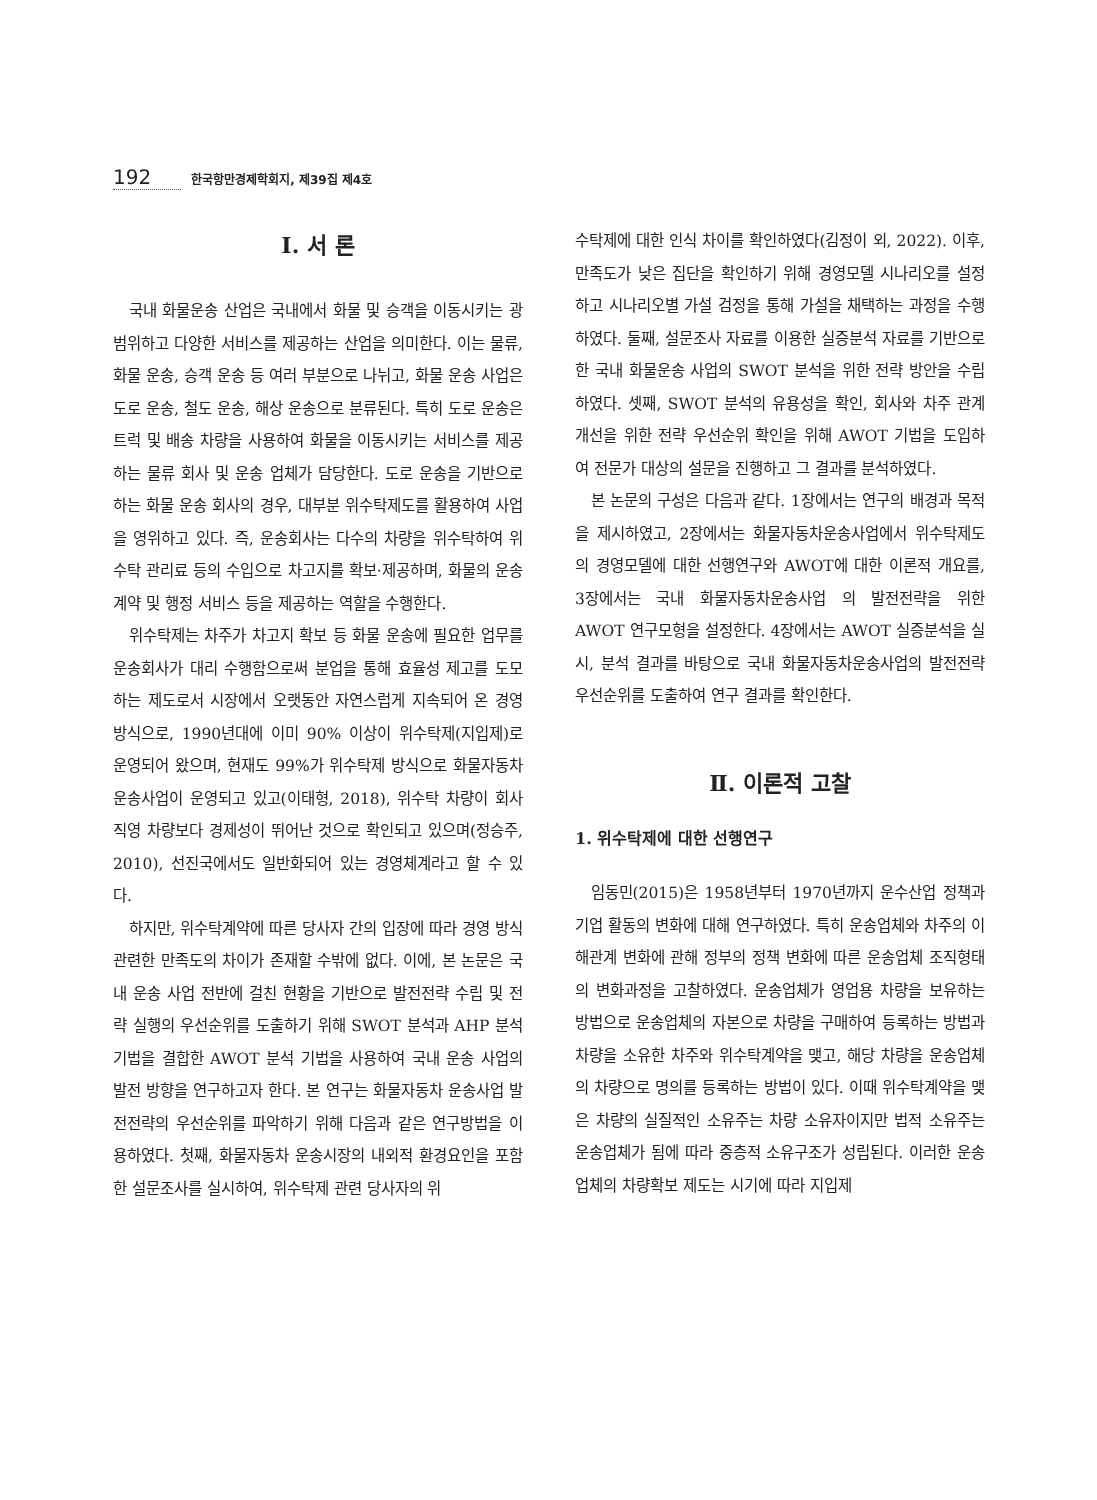192 한국항만경제학회지, 제39집 제4호
Ⅰ. 서 론
국내 화물운송 산업은 국내에서 화물 및 승객을 이동시키는 광범위하고 다양한 서비스를 제공하는 산업을 의미한다. 이는 물류, 화물 운송, 승객 운송 등 여러 부분으로 나뉘고, 화물 운송 사업은 도로 운송, 철도 운송, 해상 운송으로 분류된다. 특히 도로 운송은 트럭 및 배송 차량을 사용하여 화물을 이동시키는 서비스를 제공하는 물류 회사 및 운송 업체가 담당한다. 도로 운송을 기반으로 하는 화물 운송 회사의 경우, 대부분 위수탁제도를 활용하여 사업을 영위하고 있다. 즉, 운송회사는 다수의 차량을 위수탁하여 위수탁 관리료 등의 수입으로 차고지를 확보·제공하며, 화물의 운송 계약 및 행정 서비스 등을 제공하는 역할을 수행한다.
위수탁제는 차주가 차고지 확보 등 화물 운송에 필요한 업무를 운송회사가 대리 수행함으로써 분업을 통해 효율성 제고를 도모하는 제도로서 시장에서 오랫동안 자연스럽게 지속되어 온 경영 방식으로, 1990년대에 이미 90% 이상이 위수탁제(지입제)로 운영되어 왔으며, 현재도 99%가 위수탁제 방식으로 화물자동차 운송사업이 운영되고 있고(이태형, 2018), 위수탁 차량이 회사 직영 차량보다 경제성이 뛰어난 것으로 확인되고 있으며(정승주, 2010), 선진국에서도 일반화되어 있는 경영체계라고 할 수 있다.
하지만, 위수탁계약에 따른 당사자 간의 입장에 따라 경영 방식 관련한 만족도의 차이가 존재할 수밖에 없다. 이에, 본 논문은 국내 운송 사업 전반에 걸친 현황을 기반으로 발전전략 수립 및 전략 실행의 우선순위를 도출하기 위해 SWOT 분석과 AHP 분석기법을 결합한 AWOT 분석 기법을 사용하여 국내 운송 사업의 발전 방향을 연구하고자 한다. 본 연구는 화물자동차 운송사업 발전전략의 우선순위를 파악하기 위해 다음과 같은 연구방법을 이용하였다. 첫째, 화물자동차 운송시장의 내외적 환경요인을 포함한 설문조사를 실시하여, 위수탁제 관련 당사자의 위
수탁제에 대한 인식 차이를 확인하였다(김정이 외, 2022). 이후, 만족도가 낮은 집단을 확인하기 위해 경영모델 시나리오를 설정하고 시나리오별 가설 검정을 통해 가설을 채택하는 과정을 수행하였다. 둘째, 설문조사 자료를 이용한 실증분석 자료를 기반으로 한 국내 화물운송 사업의 SWOT 분석을 위한 전략 방안을 수립하였다. 셋째, SWOT 분석의 유용성을 확인, 회사와 차주 관계 개선을 위한 전략 우선순위 확인을 위해 AWOT 기법을 도입하여 전문가 대상의 설문을 진행하고 그 결과를 분석하였다.
본 논문의 구성은 다음과 같다. 1장에서는 연구의 배경과 목적을 제시하였고, 2장에서는 화물자동차운송사업에서 위수탁제도의 경영모델에 대한 선행연구와 AWOT에 대한 이론적 개요를, 3장에서는 국내 화물자동차운송사업 의 발전전략을 위한 AWOT 연구모형을 설정한다. 4장에서는 AWOT 실증분석을 실시, 분석 결과를 바탕으로 국내 화물자동차운송사업의 발전전략 우선순위를 도출하여 연구 결과를 확인한다.
Ⅱ. 이론적 고찰
1. 위수탁제에 대한 선행연구
임동민(2015)은 1958년부터 1970년까지 운수산업 정책과 기업 활동의 변화에 대해 연구하였다. 특히 운송업체와 차주의 이해관계 변화에 관해 정부의 정책 변화에 따른 운송업체 조직형태의 변화과정을 고찰하였다. 운송업체가 영업용 차량을 보유하는 방법으로 운송업체의 자본으로 차량을 구매하여 등록하는 방법과 차량을 소유한 차주와 위수탁계약을 맺고, 해당 차량을 운송업체의 차량으로 명의를 등록하는 방법이 있다. 이때 위수탁계약을 맺은 차량의 실질적인 소유주는 차량 소유자이지만 법적 소유주는 운송업체가 됨에 따라 중층적 소유구조가 성립된다. 이러한 운송업체의 차량확보 제도는 시기에 따라 지입제